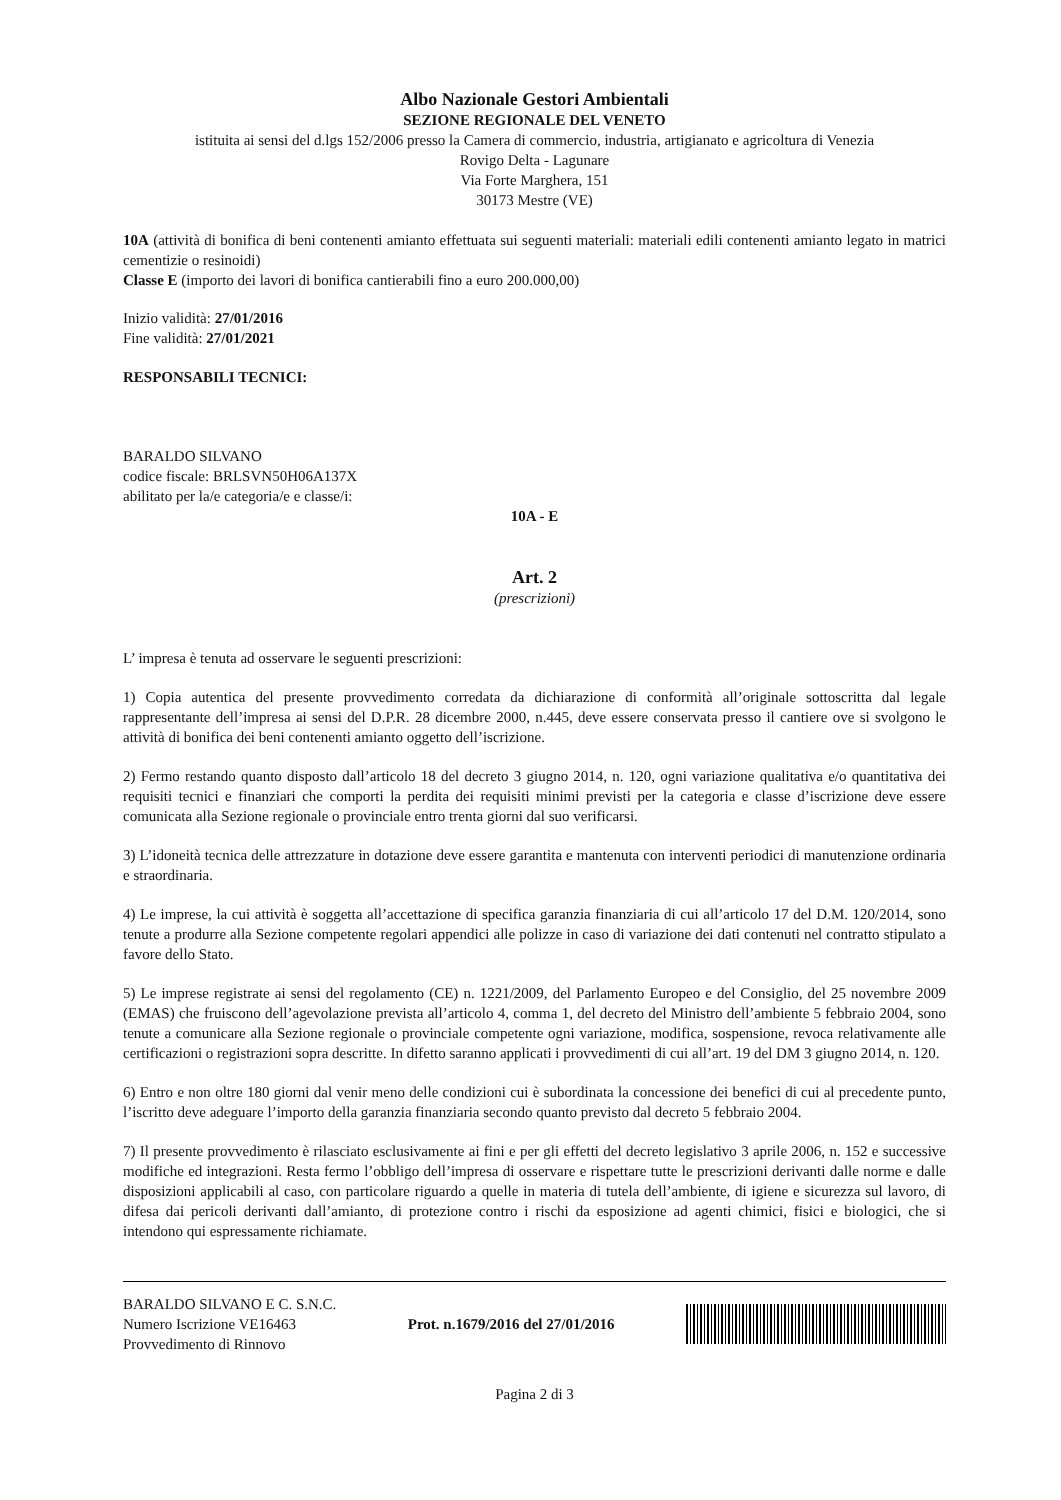Albo Nazionale Gestori Ambientali
SEZIONE REGIONALE DEL VENETO
istituita ai sensi del d.lgs 152/2006 presso la Camera di commercio, industria, artigianato e agricoltura di Venezia
Rovigo Delta - Lagunare
Via Forte Marghera, 151
30173 Mestre (VE)
10A (attività di bonifica di beni contenenti amianto effettuata sui seguenti materiali: materiali edili contenenti amianto legato in matrici cementizie o resinoidi)
Classe E (importo dei lavori di bonifica cantierabili fino a euro 200.000,00)
Inizio validità: 27/01/2016
Fine validità: 27/01/2021
RESPONSABILI TECNICI:
BARALDO SILVANO
codice fiscale: BRLSVN50H06A137X
abilitato per la/e categoria/e e classe/i:
10A - E
Art. 2
(prescrizioni)
L’ impresa è tenuta ad osservare le seguenti prescrizioni:
1) Copia autentica del presente provvedimento corredata da dichiarazione di conformità all’originale sottoscritta dal legale rappresentante dell’impresa ai sensi del D.P.R. 28 dicembre 2000, n.445, deve essere conservata presso il cantiere ove si svolgono le attività di bonifica dei beni contenenti amianto oggetto dell’iscrizione.
2) Fermo restando quanto disposto dall’articolo 18 del decreto 3 giugno 2014, n. 120, ogni variazione qualitativa e/o quantitativa dei requisiti tecnici e finanziari che comporti la perdita dei requisiti minimi previsti per la categoria e classe d’iscrizione deve essere comunicata alla Sezione regionale o provinciale entro trenta giorni dal suo verificarsi.
3) L’idoneità tecnica delle attrezzature in dotazione deve essere garantita e mantenuta con interventi periodici di manutenzione ordinaria e straordinaria.
4) Le imprese, la cui attività è soggetta all’accettazione di specifica garanzia finanziaria di cui all’articolo 17 del D.M. 120/2014, sono tenute a produrre alla Sezione competente regolari appendici alle polizze in caso di variazione dei dati contenuti nel contratto stipulato a favore dello Stato.
5) Le imprese registrate ai sensi del regolamento (CE) n. 1221/2009, del Parlamento Europeo e del Consiglio, del 25 novembre 2009 (EMAS) che fruiscono dell’agevolazione prevista all’articolo 4, comma 1, del decreto del Ministro dell’ambiente 5 febbraio 2004, sono tenute a comunicare alla Sezione regionale o provinciale competente ogni variazione, modifica, sospensione, revoca relativamente alle certificazioni o registrazioni sopra descritte. In difetto saranno applicati i provvedimenti di cui all’art. 19 del DM 3 giugno 2014, n. 120.
6) Entro e non oltre 180 giorni dal venir meno delle condizioni cui è subordinata la concessione dei benefici di cui al precedente punto, l’iscritto deve adeguare l’importo della garanzia finanziaria secondo quanto previsto dal decreto 5 febbraio 2004.
7) Il presente provvedimento è rilasciato esclusivamente ai fini e per gli effetti del decreto legislativo 3 aprile 2006, n. 152 e successive modifiche ed integrazioni. Resta fermo l’obbligo dell’impresa di osservare e rispettare tutte le prescrizioni derivanti dalle norme e dalle disposizioni applicabili al caso, con particolare riguardo a quelle in materia di tutela dell’ambiente, di igiene e sicurezza sul lavoro, di difesa dai pericoli derivanti dall’amianto, di protezione contro i rischi da esposizione ad agenti chimici, fisici e biologici, che si intendono qui espressamente richiamate.
BARALDO SILVANO E C. S.N.C.
Numero Iscrizione VE16463
Provvedimento di Rinnovo
Prot. n.1679/2016 del 27/01/2016
Pagina 2 di 3